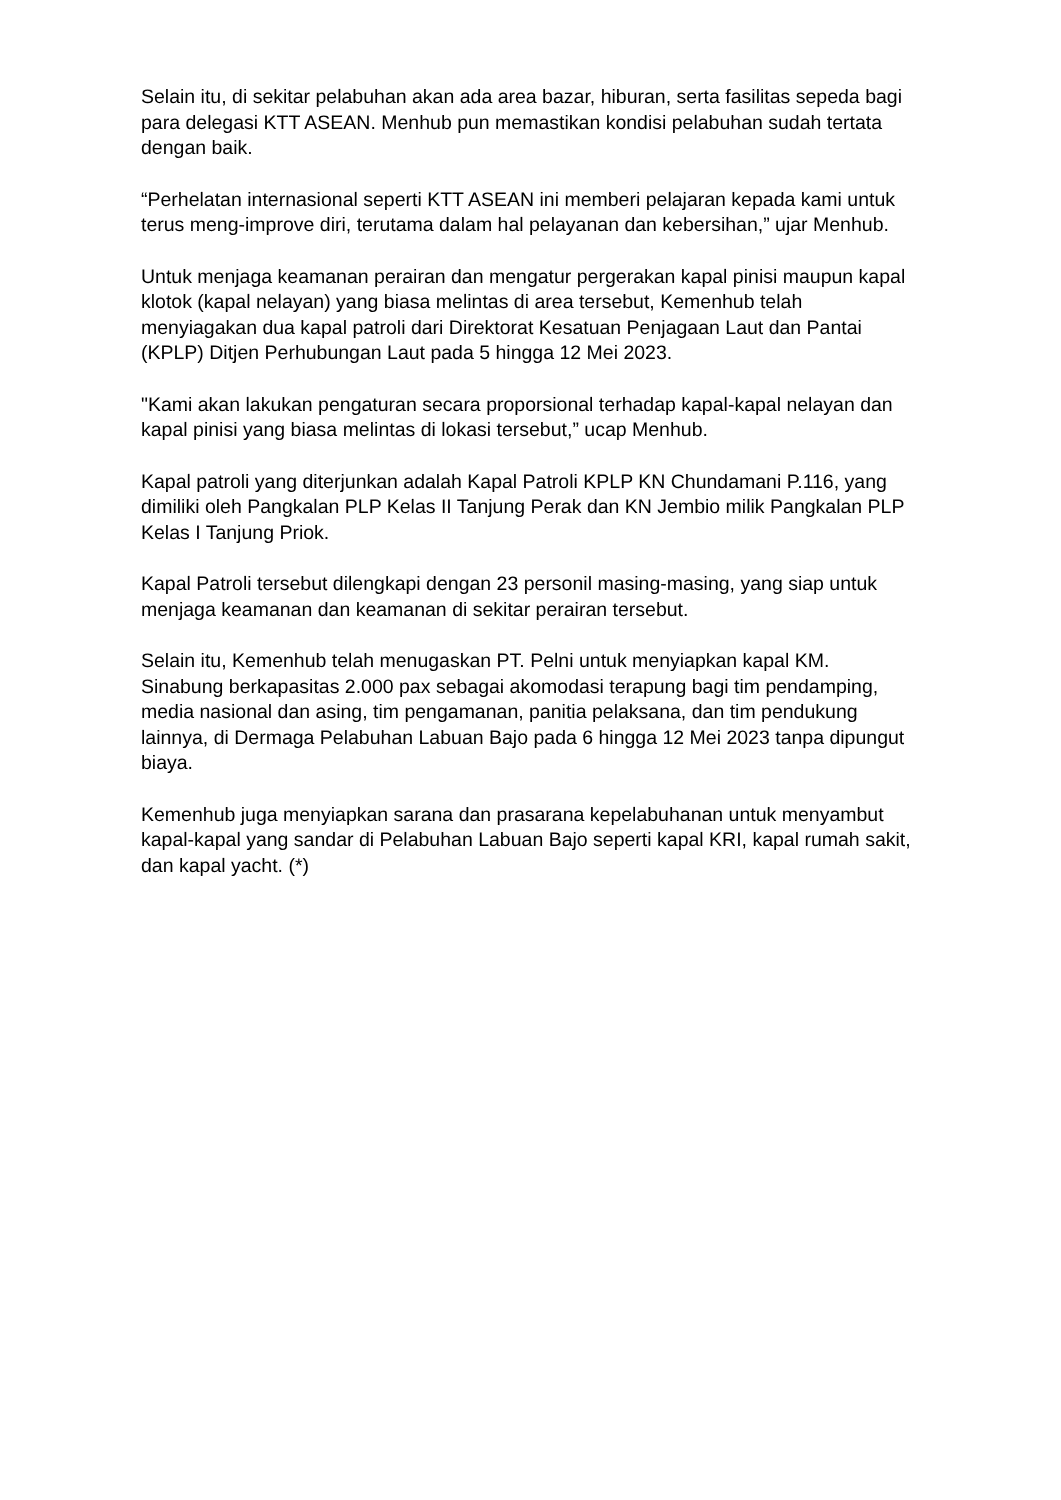Selain itu, di sekitar pelabuhan akan ada area bazar, hiburan, serta fasilitas sepeda bagi para delegasi KTT ASEAN. Menhub pun memastikan kondisi pelabuhan sudah tertata dengan baik.
“Perhelatan internasional seperti KTT ASEAN ini memberi pelajaran kepada kami untuk terus meng-improve diri, terutama dalam hal pelayanan dan kebersihan,” ujar Menhub.
Untuk menjaga keamanan perairan dan mengatur pergerakan kapal pinisi maupun kapal klotok (kapal nelayan) yang biasa melintas di area tersebut, Kemenhub telah menyiagakan dua kapal patroli dari Direktorat Kesatuan Penjagaan Laut dan Pantai (KPLP) Ditjen Perhubungan Laut pada 5 hingga 12 Mei 2023.
"Kami akan lakukan pengaturan secara proporsional terhadap kapal-kapal nelayan dan kapal pinisi yang biasa melintas di lokasi tersebut,” ucap Menhub.
Kapal patroli yang diterjunkan adalah Kapal Patroli KPLP KN Chundamani P.116, yang dimiliki oleh Pangkalan PLP Kelas II Tanjung Perak dan KN Jembio milik Pangkalan PLP Kelas I Tanjung Priok.
Kapal Patroli tersebut dilengkapi dengan 23 personil masing-masing, yang siap untuk menjaga keamanan dan keamanan di sekitar perairan tersebut.
Selain itu, Kemenhub telah menugaskan PT. Pelni untuk menyiapkan kapal KM. Sinabung berkapasitas 2.000 pax sebagai akomodasi terapung bagi tim pendamping, media nasional dan asing, tim pengamanan, panitia pelaksana, dan tim pendukung lainnya, di Dermaga Pelabuhan Labuan Bajo pada 6 hingga 12 Mei 2023 tanpa dipungut biaya.
Kemenhub juga menyiapkan sarana dan prasarana kepelabuhanan untuk menyambut kapal-kapal yang sandar di Pelabuhan Labuan Bajo seperti kapal KRI, kapal rumah sakit, dan kapal yacht. (*)